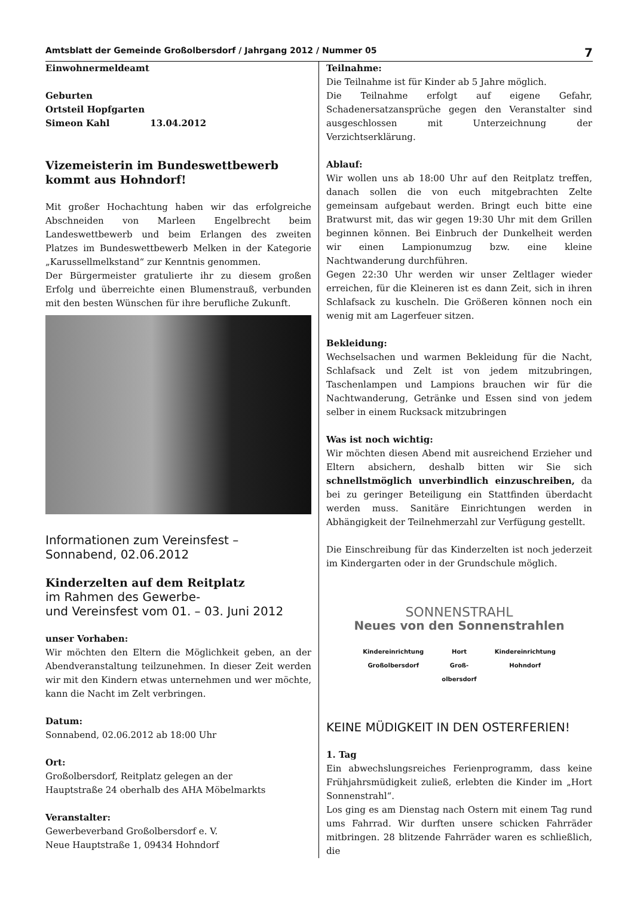Amtsblatt der Gemeinde Großolbersdorf / Jahrgang 2012 / Nummer 05 7
Einwohnermeldeamt
Geburten
Ortsteil Hopfgarten
Simeon Kahl 13.04.2012
Vizemeisterin im Bundeswettbewerb kommt aus Hohndorf!
Mit großer Hochachtung haben wir das erfolgreiche Abschneiden von Marleen Engelbrecht beim Landeswettbewerb und beim Erlangen des zweiten Platzes im Bundeswettbewerb Melken in der Kategorie „Karussellmelkstand“ zur Kenntnis genommen.
Der Bürgermeister gratulierte ihr zu diesem großen Erfolg und überreichte einen Blumenstrauß, verbunden mit den besten Wünschen für ihre berufliche Zukunft.
Informationen zum Vereinsfest –
Sonnabend, 02.06.2012
Kinderzelten auf dem Reitplatz
im Rahmen des Gewerbe-
und Vereinsfest vom 01. – 03. Juni 2012
unser Vorhaben:
Wir möchten den Eltern die Möglichkeit geben, an der Abendveranstaltung teilzunehmen. In dieser Zeit werden wir mit den Kindern etwas unternehmen und wer möchte, kann die Nacht im Zelt verbringen.
Datum:
Sonnabend, 02.06.2012 ab 18:00 Uhr
Ort:
Großolbersdorf, Reitplatz gelegen an der
Hauptstraße 24 oberhalb des AHA Möbelmarkts
Veranstalter:
Gewerbeverband Großolbersdorf e. V.
Neue Hauptstraße 1, 09434 Hohndorf
Teilnahme:
Die Teilnahme ist für Kinder ab 5 Jahre möglich.
Die Teilnahme erfolgt auf eigene Gefahr, Schadenersatzansprüche gegen den Veranstalter sind ausgeschlossen mit Unterzeichnung der Verzichtserklärung.
Ablauf:
Wir wollen uns ab 18:00 Uhr auf den Reitplatz treffen, danach sollen die von euch mitgebrachten Zelte gemeinsam aufgebaut werden. Bringt euch bitte eine Bratwurst mit, das wir gegen 19:30 Uhr mit dem Grillen beginnen können. Bei Einbruch der Dunkelheit werden wir einen Lampionumzug bzw. eine kleine Nachtwanderung durchführen.
Gegen 22:30 Uhr werden wir unser Zeltlager wieder erreichen, für die Kleineren ist es dann Zeit, sich in ihren Schlafsack zu kuscheln. Die Größeren können noch ein wenig mit am Lagerfeuer sitzen.
Bekleidung:
Wechselsachen und warmen Bekleidung für die Nacht, Schlafsack und Zelt ist von jedem mitzubringen, Taschenlampen und Lampions brauchen wir für die Nachtwanderung, Getränke und Essen sind von jedem selber in einem Rucksack mitzubringen
Was ist noch wichtig:
Wir möchten diesen Abend mit ausreichend Erzieher und Eltern absichern, deshalb bitten wir Sie sich schnellstmöglich unverbindlich einzuschreiben, da bei zu geringer Beteiligung ein Stattfinden überdacht werden muss. Sanitäre Einrichtungen werden in Abhängigkeit der Teilnehmerzahl zur Verfügung gestellt.
Die Einschreibung für das Kinderzelten ist noch jederzeit im Kindergarten oder in der Grundschule möglich.
SONNENSTRAHL
Neues von den Sonnenstrahlen
Kindereinrichtung
Großolbersdorf Hort
Groß-
olbersdorf Kindereinrichtung
Hohndorf
KEINE MÜDIGKEIT IN DEN OSTERFERIEN!
1. Tag
Ein abwechslungsreiches Ferienprogramm, dass keine Frühjahrsmüdigkeit zuließ, erlebten die Kinder im „Hort Sonnenstrahl“.
Los ging es am Dienstag nach Ostern mit einem Tag rund ums Fahrrad. Wir durften unsere schicken Fahrräder mitbringen. 28 blitzende Fahrräder waren es schließlich, die